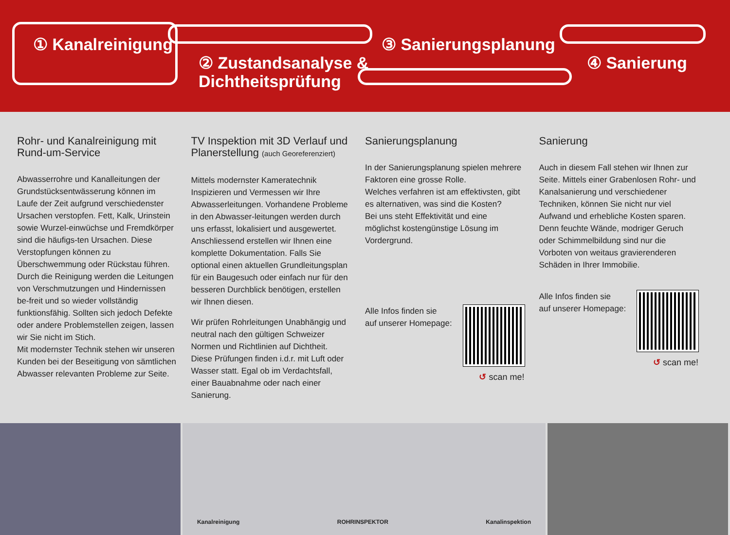① Kanalreinigung
② Zustandsanalyse &
Dichtheitsprüfung
③ Sanierungsplanung
④ Sanierung
Rohr- und Kanalreinigung mit Rund-um-Service
Abwasserrohre und Kanalleitungen der Grundstücksentwässerung können im Laufe der Zeit aufgrund verschiedenster Ursachen verstopfen. Fett, Kalk, Urinstein sowie Wurzel-einwüchse und Fremdkörper sind die häufigs-ten Ursachen. Diese Verstopfungen können zu Überschwemmung oder Rückstau führen. Durch die Reinigung werden die Leitungen von Verschmutzungen und Hindernissen be-freit und so wieder vollständig funktionsfähig. Sollten sich jedoch Defekte oder andere Problemstellen zeigen, lassen wir Sie nicht im Stich.
Mit modernster Technik stehen wir unseren Kunden bei der Beseitigung von sämtlichen Abwasser relevanten Probleme zur Seite.
TV Inspektion mit 3D Verlauf und Planerstellung (auch Georeferenziert)
Mittels modernster Kameratechnik Inspizieren und Vermessen wir Ihre Abwasserleitungen. Vorhandene Probleme in den Abwasser-leitungen werden durch uns erfasst, lokalisiert und ausgewertet. Anschliessend erstellen wir Ihnen eine komplette Dokumentation. Falls Sie optional einen aktuellen Grundleitungsplan für ein Baugesuch oder einfach nur für den besseren Durchblick benötigen, erstellen wir Ihnen diesen.
Wir prüfen Rohrleitungen Unabhängig und neutral nach den gültigen Schweizer Normen und Richtlinien auf Dichtheit. Diese Prüfungen finden i.d.r. mit Luft oder Wasser statt. Egal ob im Verdachtsfall, einer Bauabnahme oder nach einer Sanierung.
Sanierungsplanung
In der Sanierungsplanung spielen mehrere Faktoren eine grosse Rolle.
Welches verfahren ist am effektivsten, gibt es alternativen, was sind die Kosten?
Bei uns steht Effektivität und eine möglichst kostengünstige Lösung im Vordergrund.
Alle Infos finden sie
auf unserer Homepage:
↺ scan me!
Sanierung
Auch in diesem Fall stehen wir Ihnen zur Seite. Mittels einer Grabenlosen Rohr- und Kanalsanierung und verschiedener Techniken, können Sie nicht nur viel Aufwand und erhebliche Kosten sparen.
Denn feuchte Wände, modriger Geruch oder Schimmelbildung sind nur die Vorboten von weitaus gravierenderen Schäden in Ihrer Immobilie.
Alle Infos finden sie
auf unserer Homepage:
↺ scan me!
Kanalreinigung ROHRINSPEKTOR Kanalinspektion